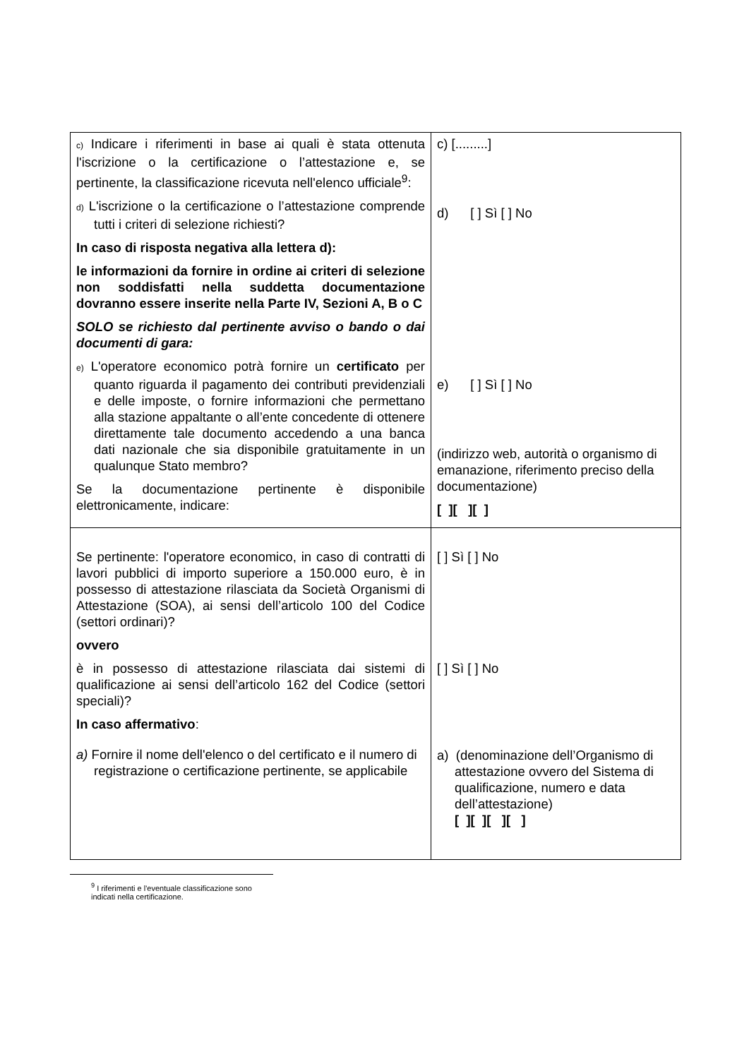| c) Indicare i riferimenti in base ai quali è stata ottenuta l'iscrizione o la certificazione o l’attestazione e, se pertinente, la classificazione ricevuta nell'elenco ufficiale<sup>9</sup>: d) L'iscrizione o la certificazione o l’attestazione comprende tutti i criteri di selezione richiesti? In caso di risposta negativa alla lettera d): le informazioni da fornire in ordine ai criteri di selezione non soddisfatti nella suddetta documentazione dovranno essere inserite nella Parte IV, Sezioni A, B o C SOLO se richiesto dal pertinente avviso o bando o dai documenti di gara: e) L'operatore economico potrà fornire un certificato per quanto riguarda il pagamento dei contributi previdenziali e delle imposte, o fornire informazioni che permettano alla stazione appaltante o all’ente concedente di ottenere direttamente tale documento accedendo a una banca dati nazionale che sia disponibile gratuitamente in un qualunque Stato membro? Se la documentazione pertinente è disponibile elettronicamente, indicare: | c) [.........] d) [ ] Sì [ ] No e) [ ] Sì [ ] No (indirizzo web, autorità o organismo di emanazione, riferimento preciso della documentazione) [ ][ ][ ] |
| Se pertinente: l'operatore economico, in caso di contratti di lavori pubblici di importo superiore a 150.000 euro, è in possesso di attestazione rilasciata da Società Organismi di Attestazione (SOA), ai sensi dell’articolo 100 del Codice (settori ordinari)? ovvero è in possesso di attestazione rilasciata dai sistemi di qualificazione ai sensi dell’articolo 162 del Codice (settori speciali)? In caso affermativo : a) Fornire il nome dell'elenco o del certificato e il numero di registrazione o certificazione pertinente, se applicabile | [ ] Sì [ ] No [ ] Sì [ ] No a) (denominazione dell’Organismo di attestazione ovvero del Sistema di qualificazione, numero e data dell’attestazione) [ ][ ][ ][ ] |
<sup>9</sup> I riferimenti e l'eventuale classificazione sono indicati nella certificazione.